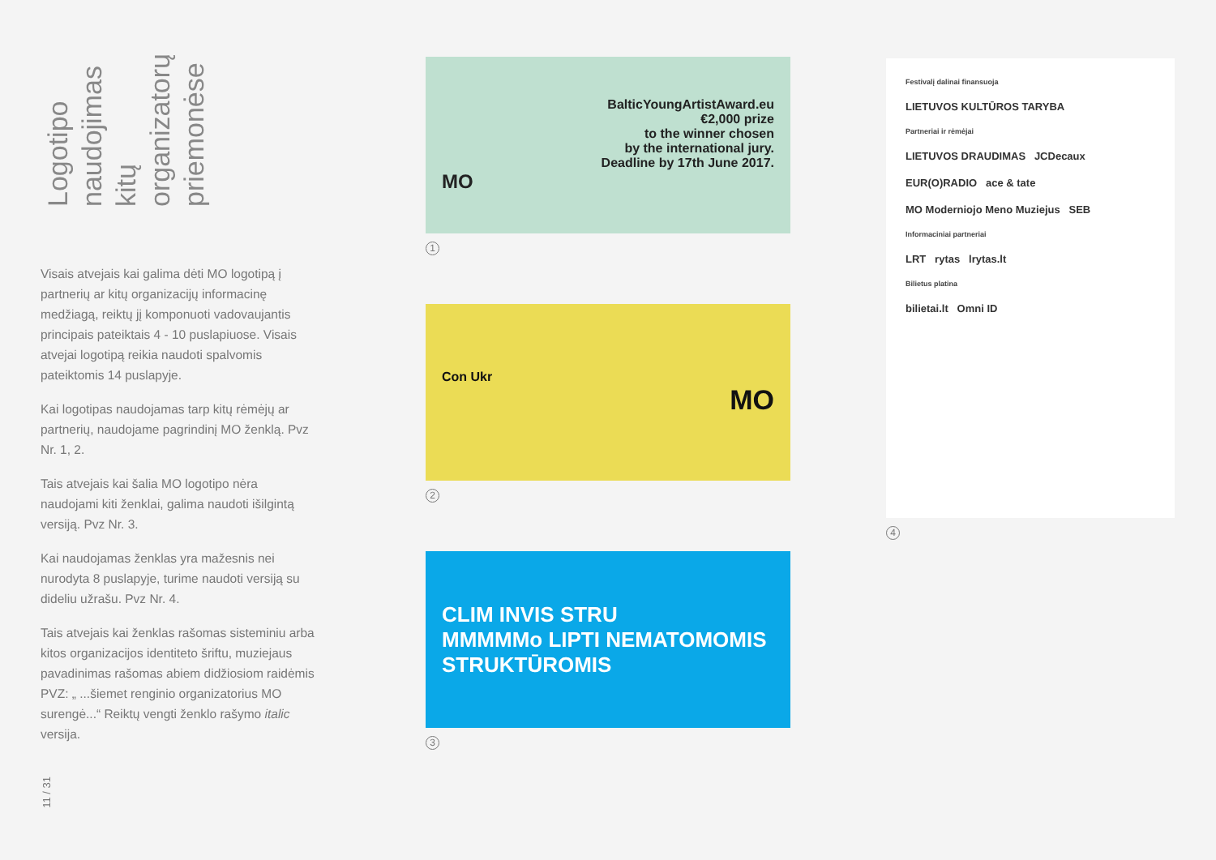Logotipo naudojimas kitų organizatorų priemonėse
Visais atvejais kai galima dėti MO logotipą į partnerių ar kitų organizacijų informacinę medžiagą, reiktų jį komponuoti vadovaujantis principais pateiktais 4 - 10 puslapiuose. Visais atvejai logotipą reikia naudoti spalvomis pateiktomis 14 puslapyje.
Kai logotipas naudojamas tarp kitų rėmėjų ar partnerių, naudojame pagrindinį MO ženklą. Pvz Nr. 1, 2.
Tais atvejais kai šalia MO logotipo nėra naudojami kiti ženklai, galima naudoti išilgintą versiją. Pvz Nr. 3.
Kai naudojamas ženklas yra mažesnis nei nurodyta 8 puslapyje, turime naudoti versiją su dideliu užrašu. Pvz Nr. 4.
Tais atvejais kai ženklas rašomas sisteminiu arba kitos organizacijos identiteto šriftu, muziejaus pavadinimas rašomas abiem didžiosiom raidėmis PVZ: „ ...šiemet renginio organizatorius MO surengė...“ Reiktų vengti ženklo rašymo italic versija.
11 / 31
BalticYoungArtistAward.eu
€2,000 prize
to the winner chosen
by the international jury.
Deadline by 17th June 2017.
MO
1
Con Ukr
MO
2
CLIM INVIS STRU
MMMMMo LIPTI NEMATOMOMIS STRUKTŪROMIS
3
Festivalį dalinai finansuoja
LIETUVOS KULTŪROS TARYBA
Partneriai ir rėmėjai
LIETUVOS DRAUDIMAS JCDecaux
EUR(O)RADIO ace & tate
MO Moderniojo Meno Muziejus SEB
Informaciniai partneriai
LRT rytas lrytas.lt
Bilietus platina
bilietai.lt Omni ID
4